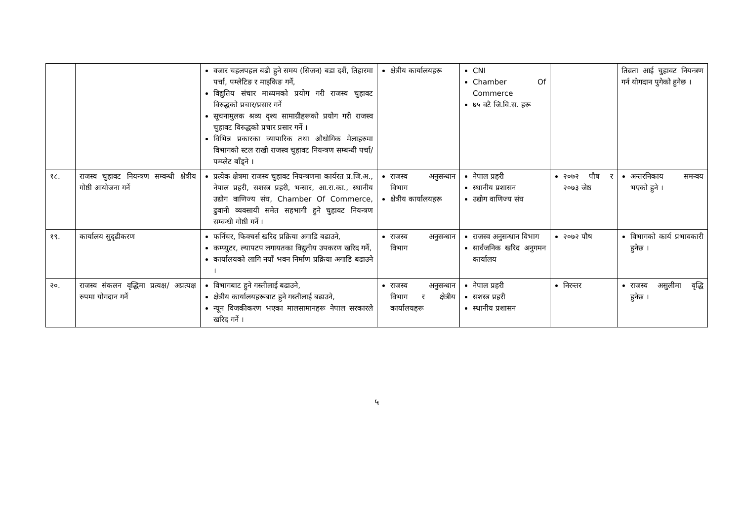| | | वजार चहलपहल बढी हुने समय (सिजन) बडा दशैं, तिहारमा पर्चा, पम्लेटिङ र माइकिङ गर्ने, विद्युतिय संचार माध्यमको प्रयोग गरी राजस्व चुहावट विरुद्धको प्रचार/प्रसार गर्ने सूचनामुलक श्रव्य दृश्य सामाग्रीहरूको प्रयोग गरी राजस्व चुहावट विरुद्धको प्रचार प्रसार गर्ने । विभिन्न प्रकारका व्यापारिक तथा औधोगिक मेलाहरुमा विभागको स्टल राखी राजस्व चुहावट नियन्त्रण सम्बन्धी पर्चा/पम्प्लेट बाँड्ने । | क्षेत्रीय कार्यालयहरू | CNI Chamber Of Commerce ७५ वटै जि.वि.स. हरू | | तिव्रता आई चुहावट नियन्त्रण गर्न योगदान पुगेको हुनेछ । |
| १८. | राजस्व चुहावट नियन्त्रण सम्वन्धी क्षेत्रीय गोष्ठी आयोजना गर्ने | प्रत्येक क्षेत्रमा राजस्व चुहावट नियन्त्रणमा कार्यरत प्र.जि.अ., नेपाल प्रहरी, सशस्त्र प्रहरी, भन्सार, आ.रा.का., स्थानीय उद्योग वाणिज्य संघ, Chamber Of Commerce, ढुवानी व्यवसायी समेत सहभागी हुने चुहावट नियन्त्रण सम्वन्धी गोष्ठी गर्ने । | राजस्व अनुसन्धान विभाग क्षेत्रीय कार्यालयहरू | नेपाल प्रहरी स्थानीय प्रशासन उद्योग वाणिज्य संघ | २०७२ पौष र २०७३ जेष्ठ | अन्तरनिकाय समन्वय भएको हुने । |
| १९. | कार्यालय सुदृढीकरण | फर्निचर, फिक्चर्स खरिद प्रक्रिया अगाडि बढाउने, कम्प्युटर, ल्यापटप लगायतका विद्युतीय उपकरण खरिद गर्ने, कार्यालयको लागि नयाँ भवन निर्माण प्रक्रिया अगाडि बढाउने । | राजस्व अनुसन्धान विभाग | राजस्व अनुसन्धान विभाग सार्वजनिक खरिद अनुगमन कार्यालय | २०७२ पौष | विभागको कार्य प्रभावकारी हुनेछ । |
| २०. | राजस्व संकलन वृद्धिमा प्रत्यक्ष/ अप्रत्यक्ष रुपमा योगदान गर्ने | विभागबाट हुने गस्तीलाई बढाउने, क्षेत्रीय कार्यालयहरूबाट हुने गस्तीलाई बढाउने, न्यून विजकीकरण भएका मालसामानहरू नेपाल सरकारले खरिद गर्ने । | राजस्व अनुसन्धान विभाग र क्षेत्रीय कार्यालयहरू | नेपाल प्रहरी सशस्त्र प्रहरी स्थानीय प्रशासन | निरन्तर | राजस्व असुलीमा वृद्धि हुनेछ । |
५